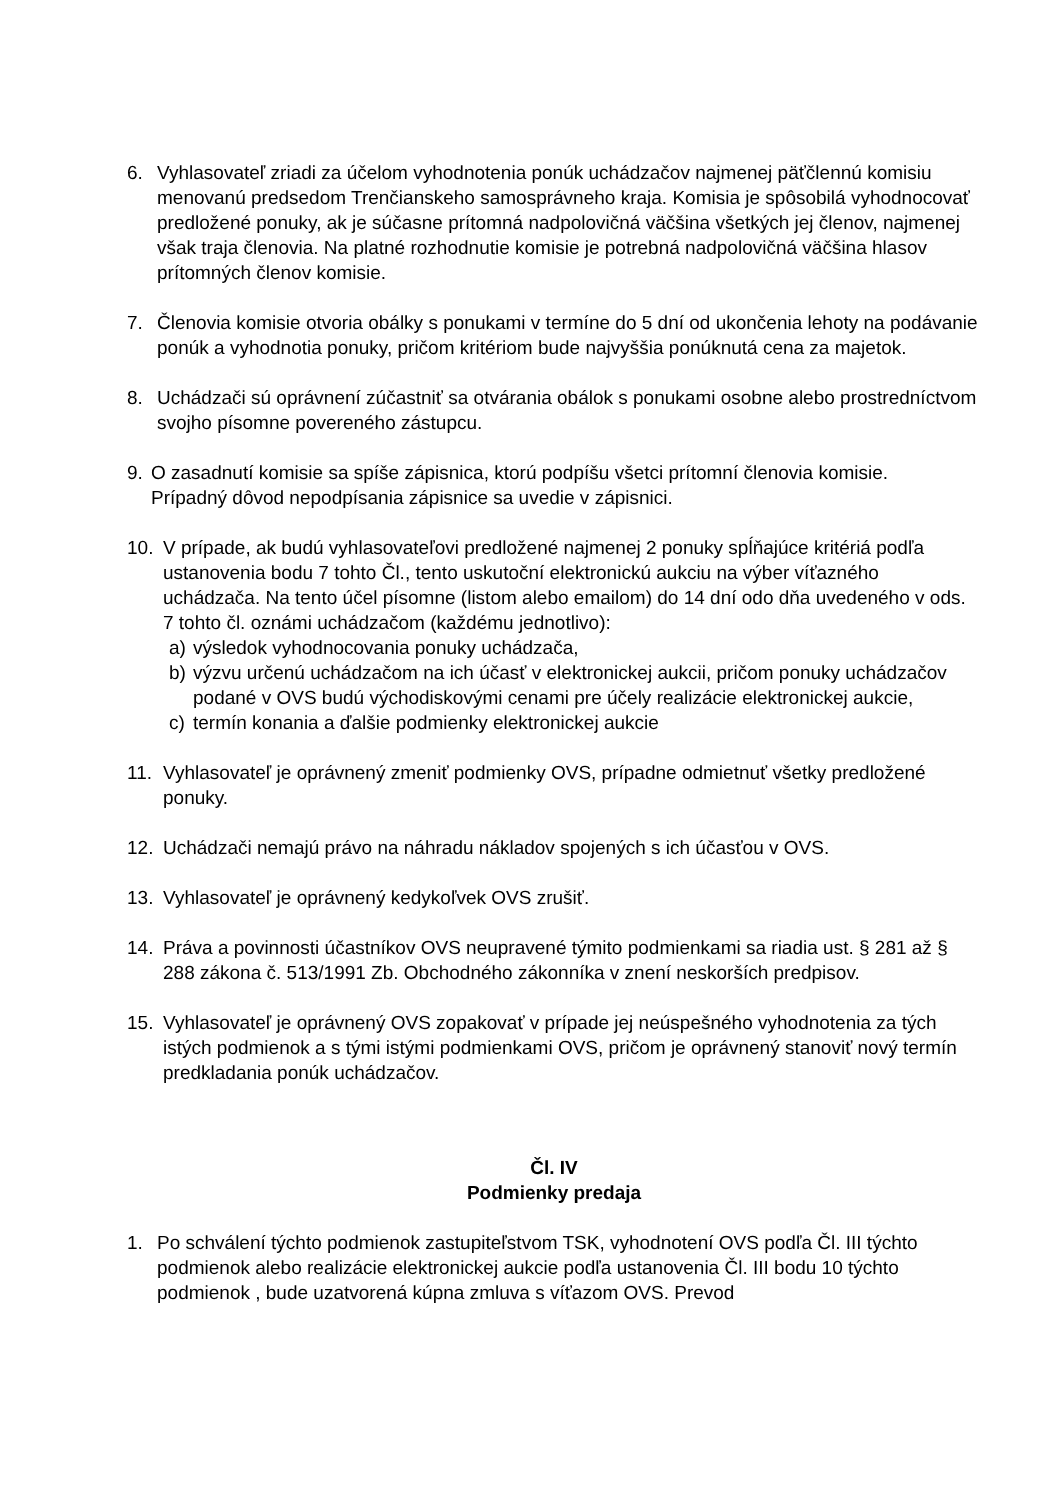6. Vyhlasovateľ zriadi za účelom vyhodnotenia ponúk uchádzačov najmenej päťčlennú komisiu menovanú predsedom Trenčianskeho samosprávneho kraja. Komisia je spôsobilá vyhodnocovať predložené ponuky, ak je súčasne prítomná nadpolovičná väčšina všetkých jej členov, najmenej však traja členovia. Na platné rozhodnutie komisie je potrebná nadpolovičná väčšina hlasov prítomných členov komisie.
7. Členovia komisie otvoria obálky s ponukami v termíne do 5 dní od ukončenia lehoty na podávanie ponúk a vyhodnotia ponuky, pričom kritériom bude najvyššia ponúknutá cena za majetok.
8. Uchádzači sú oprávnení zúčastniť sa otvárania obálok s ponukami osobne alebo prostredníctvom svojho písomne povereného zástupcu.
9. O zasadnutí komisie sa spíše zápisnica, ktorú podpíšu všetci prítomní členovia komisie.
Prípadný dôvod nepodpísania zápisnice sa uvedie v zápisnici.
10. V prípade, ak budú vyhlasovateľovi predložené najmenej 2 ponuky spĺňajúce kritériá podľa ustanovenia bodu 7 tohto Čl., tento uskutoční elektronickú aukciu na výber víťazného uchádzača. Na tento účel písomne (listom alebo emailom) do 14 dní odo dňa uvedeného v ods. 7 tohto čl. oznámi uchádzačom (každému jednotlivo):
a) výsledok vyhodnocovania ponuky uchádzača,
b) výzvu určenú uchádzačom na ich účasť v elektronickej aukcii, pričom ponuky uchádzačov podané v OVS budú východiskovými cenami pre účely realizácie elektronickej aukcie,
c) termín konania a ďalšie podmienky elektronickej aukcie
11. Vyhlasovateľ je oprávnený zmeniť podmienky OVS, prípadne odmietnuť všetky predložené ponuky.
12. Uchádzači nemajú právo na náhradu nákladov spojených s ich účasťou v OVS.
13. Vyhlasovateľ je oprávnený kedykoľvek OVS zrušiť.
14. Práva a povinnosti účastníkov OVS neupravené týmito podmienkami sa riadia ust. § 281 až § 288 zákona č. 513/1991 Zb. Obchodného zákonníka v znení neskorších predpisov.
15. Vyhlasovateľ je oprávnený OVS zopakovať v prípade jej neúspešného vyhodnotenia za tých istých podmienok a s tými istými podmienkami OVS, pričom je oprávnený stanoviť nový termín predkladania ponúk uchádzačov.
Čl. IV
Podmienky predaja
1. Po schválení týchto podmienok zastupiteľstvom TSK, vyhodnotení OVS podľa Čl. III týchto podmienok alebo realizácie elektronickej aukcie podľa ustanovenia Čl. III bodu 10 týchto podmienok , bude uzatvorená kúpna zmluva s víťazom OVS. Prevod